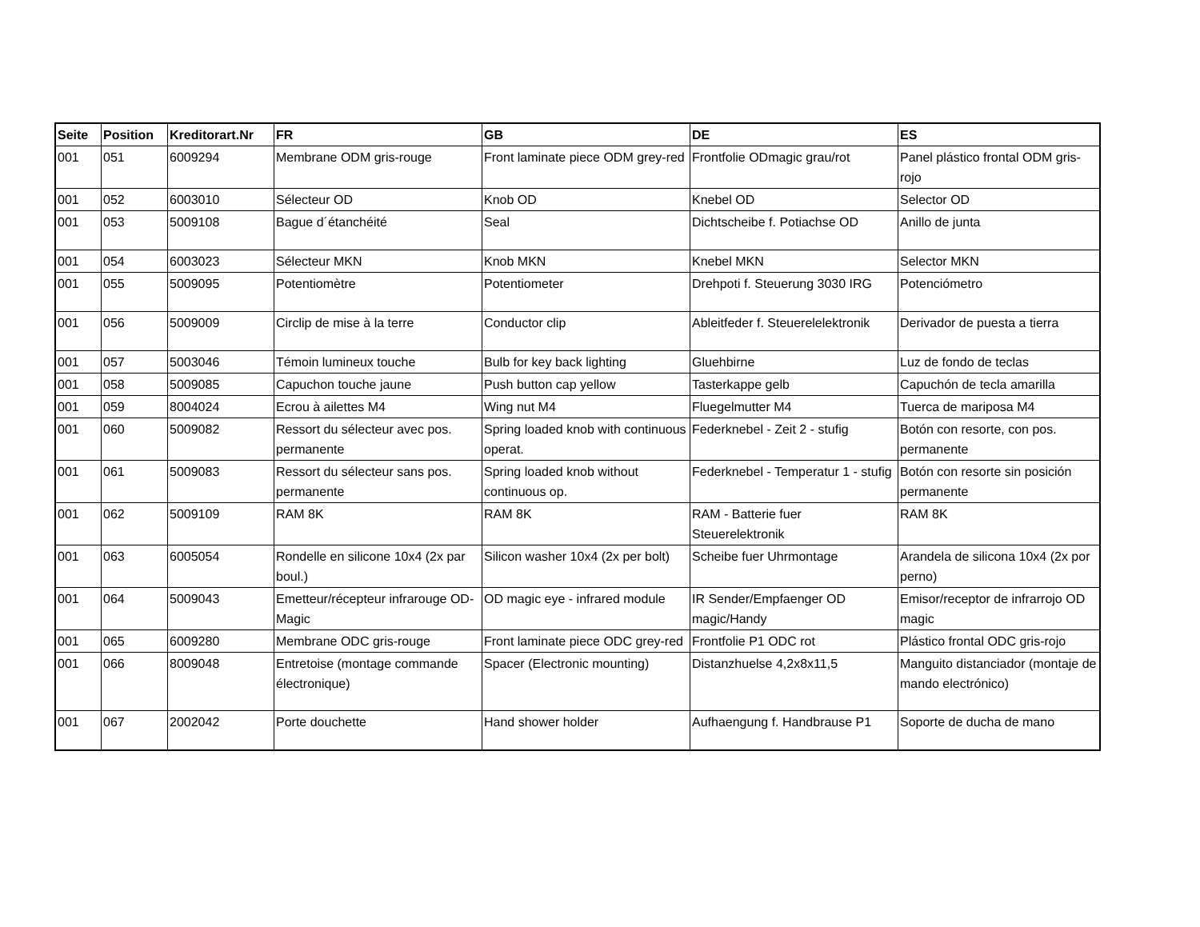| Seite | Position | Kreditorart.Nr | FR | GB | DE | ES |
| --- | --- | --- | --- | --- | --- | --- |
| 001 | 051 | 6009294 | Membrane ODM gris-rouge | Front laminate piece ODM grey-red | Frontfolie ODmagic grau/rot | Panel plástico frontal ODM gris-rojo |
| 001 | 052 | 6003010 | Sélecteur OD | Knob OD | Knebel OD | Selector OD |
| 001 | 053 | 5009108 | Bague d´étanchéité | Seal | Dichtscheibe f. Potiachse OD | Anillo de junta |
| 001 | 054 | 6003023 | Sélecteur MKN | Knob MKN | Knebel MKN | Selector MKN |
| 001 | 055 | 5009095 | Potentiomètre | Potentiometer | Drehpoti f. Steuerung 3030 IRG | Potenciómetro |
| 001 | 056 | 5009009 | Circlip de mise à la terre | Conductor clip | Ableitfeder f. Steuerelelektronik | Derivador de puesta a tierra |
| 001 | 057 | 5003046 | Témoin lumineux touche | Bulb for key back lighting | Gluehbirne | Luz de fondo de teclas |
| 001 | 058 | 5009085 | Capuchon touche jaune | Push button cap yellow | Tasterkappe gelb | Capuchón de tecla amarilla |
| 001 | 059 | 8004024 | Ecrou à ailettes M4 | Wing nut M4 | Fluegelmutter M4 | Tuerca de mariposa M4 |
| 001 | 060 | 5009082 | Ressort du sélecteur avec pos. permanente | Spring loaded knob with continuous operat. | Federknebel - Zeit 2 - stufig | Botón con resorte, con pos. permanente |
| 001 | 061 | 5009083 | Ressort du sélecteur sans pos. permanente | Spring loaded knob without continuous op. | Federknebel - Temperatur 1 - stufig | Botón con resorte sin posición permanente |
| 001 | 062 | 5009109 | RAM 8K | RAM 8K | RAM - Batterie fuer Steuerelektronik | RAM 8K |
| 001 | 063 | 6005054 | Rondelle en silicone 10x4 (2x par boul.) | Silicon washer 10x4 (2x per bolt) | Scheibe fuer Uhrmontage | Arandela de silicona 10x4 (2x por perno) |
| 001 | 064 | 5009043 | Emetteur/récepteur infrarouge OD-Magic | OD magic eye - infrared module | IR Sender/Empfaenger OD magic/Handy | Emisor/receptor de infrarrojo OD magic |
| 001 | 065 | 6009280 | Membrane ODC gris-rouge | Front laminate piece ODC grey-red | Frontfolie P1 ODC rot | Plástico frontal ODC gris-rojo |
| 001 | 066 | 8009048 | Entretoise (montage commande électronique) | Spacer (Electronic mounting) | Distanzhuelse 4,2x8x11,5 | Manguito distanciador (montaje de mando electrónico) |
| 001 | 067 | 2002042 | Porte douchette | Hand shower holder | Aufhaengung f. Handbrause P1 | Soporte de ducha de mano |